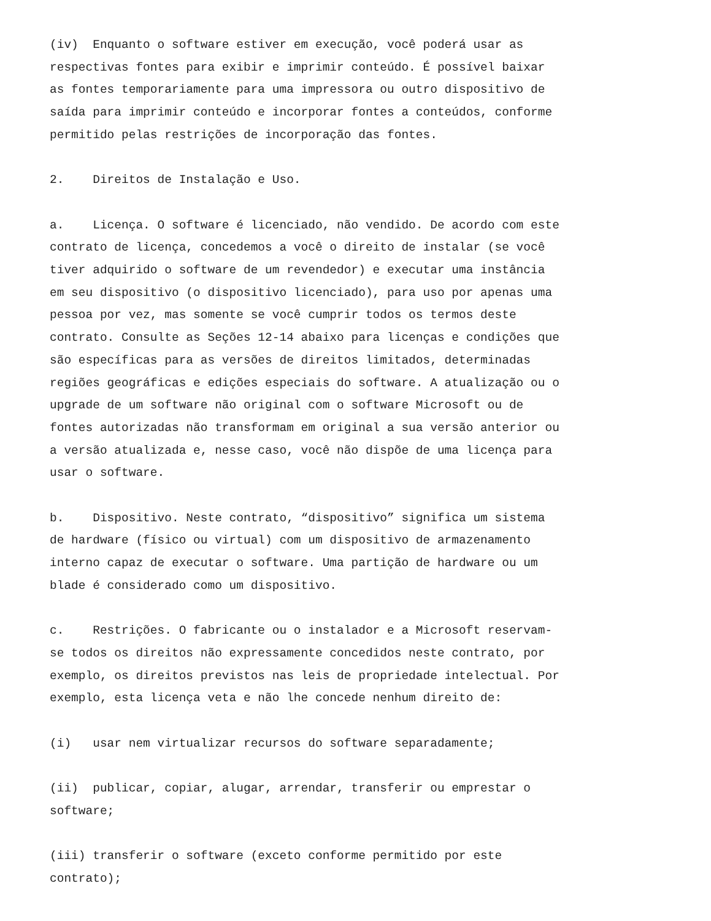(iv) Enquanto o software estiver em execução, você poderá usar as respectivas fontes para exibir e imprimir conteúdo. É possível baixar as fontes temporariamente para uma impressora ou outro dispositivo de saída para imprimir conteúdo e incorporar fontes a conteúdos, conforme permitido pelas restrições de incorporação das fontes.
2. Direitos de Instalação e Uso.
a. Licença. O software é licenciado, não vendido. De acordo com este contrato de licença, concedemos a você o direito de instalar (se você tiver adquirido o software de um revendedor) e executar uma instância em seu dispositivo (o dispositivo licenciado), para uso por apenas uma pessoa por vez, mas somente se você cumprir todos os termos deste contrato. Consulte as Seções 12-14 abaixo para licenças e condições que são específicas para as versões de direitos limitados, determinadas regiões geográficas e edições especiais do software. A atualização ou o upgrade de um software não original com o software Microsoft ou de fontes autorizadas não transformam em original a sua versão anterior ou a versão atualizada e, nesse caso, você não dispõe de uma licença para usar o software.
b. Dispositivo. Neste contrato, “dispositivo” significa um sistema de hardware (físico ou virtual) com um dispositivo de armazenamento interno capaz de executar o software. Uma partição de hardware ou um blade é considerado como um dispositivo.
c. Restrições. O fabricante ou o instalador e a Microsoft reservam- se todos os direitos não expressamente concedidos neste contrato, por exemplo, os direitos previstos nas leis de propriedade intelectual. Por exemplo, esta licença veta e não lhe concede nenhum direito de:
(i) usar nem virtualizar recursos do software separadamente;
(ii) publicar, copiar, alugar, arrendar, transferir ou emprestar o software;
(iii) transferir o software (exceto conforme permitido por este contrato);